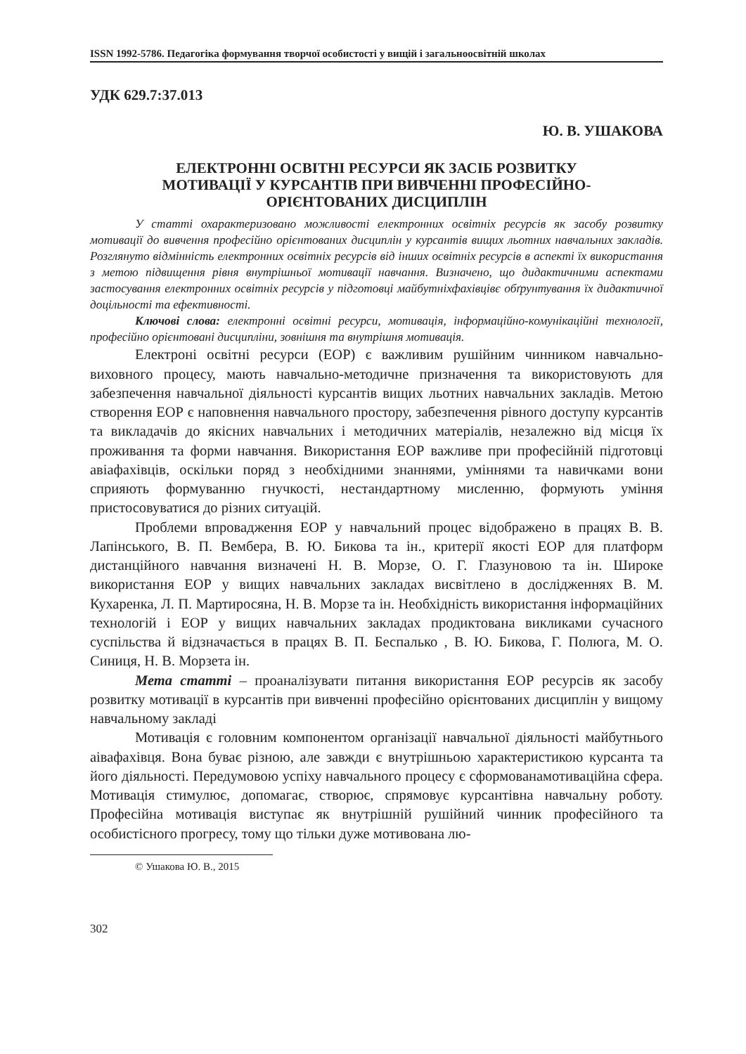ISSN 1992-5786. Педагогіка формування творчої особистості у вищій і загальноосвітній школах
УДК 629.7:37.013
Ю. В. УШАКОВА
ЕЛЕКТРОННІ ОСВІТНІ РЕСУРСИ ЯК ЗАСІБ РОЗВИТКУ
МОТИВАЦІЇ У КУРСАНТІВ ПРИ ВИВЧЕННІ ПРОФЕСІЙНО-
ОРІЄНТОВАНИХ ДИСЦИПЛІН
У статті охарактеризовано можливості електронних освітніх ресурсів як засобу розвитку мотивації до вивчення професійно орієнтованих дисциплін у курсантів вищих льотних навчальних закладів. Розглянуто відмінність електронних освітніх ресурсів від інших освітніх ресурсів в аспекті їх використання з метою підвищення рівня внутрішньої мотивації навчання. Визначено, що дидактичними аспектами застосування електронних освітніх ресурсів у підготовці майбутніхфахівцівє обґрунтування їх дидактичної доцільності та ефективності.
Ключові слова: електронні освітні ресурси, мотивація, інформаційно-комунікаційні технології, професійно орієнтовані дисципліни, зовнішня та внутрішня мотивація.
Електроні освітні ресурси (ЕОР) є важливим рушійним чинником навчально-виховного процесу, мають навчально-методичне призначення та використовують для забезпечення навчальної діяльності курсантів вищих льотних навчальних закладів. Метою створення ЕОР є наповнення навчального простору, забезпечення рівного доступу курсантів та викладачів до якісних навчальних і методичних матеріалів, незалежно від місця їх проживання та форми навчання. Використання ЕОР важливе при професійній підготовці авіафахівців, оскільки поряд з необхідними знаннями, уміннями та навичками вони сприяють формуванню гнучкості, нестандартному мисленню, формують уміння пристосовуватися до різних ситуацій.
Проблеми впровадження ЕОР у навчальний процес відображено в працях В. В. Лапінського, В. П. Вембера, В. Ю. Бикова та ін., критерії якості ЕОР для платформ дистанційного навчання визначені Н. В. Морзе, О. Г. Глазуновою та ін. Широке використання ЕОР у вищих навчальних закладах висвітлено в дослідженнях В. М. Кухаренка, Л. П. Мартиросяна, Н. В. Морзе та ін. Необхідність використання інформаційних технологій і ЕОР у вищих навчальних закладах продиктована викликами сучасного суспільства й відзначається в працях В. П. Беспалько , В. Ю. Бикова, Г. Полюга, М. О. Синиця, Н. В. Морзета ін.
Мета статті – проаналізувати питання використання ЕОР ресурсів як засобу розвитку мотивації в курсантів при вивченні професійно орієнтованих дисциплін у вищому навчальному закладі
Мотивація є головним компонентом організації навчальної діяльності майбутнього аівафахівця. Вона буває різною, але завжди є внутрішньою характеристикою курсанта та його діяльності. Передумовою успіху навчального процесу є сформованамотиваційна сфера. Мотивація стимулює, допомагає, створює, спрямовує курсантівна навчальну роботу. Професійна мотивація виступає як внутрішній рушійний чинник професійного та особистісного прогресу, тому що тільки дуже мотивована лю-
© Ушакова Ю. В., 2015
302